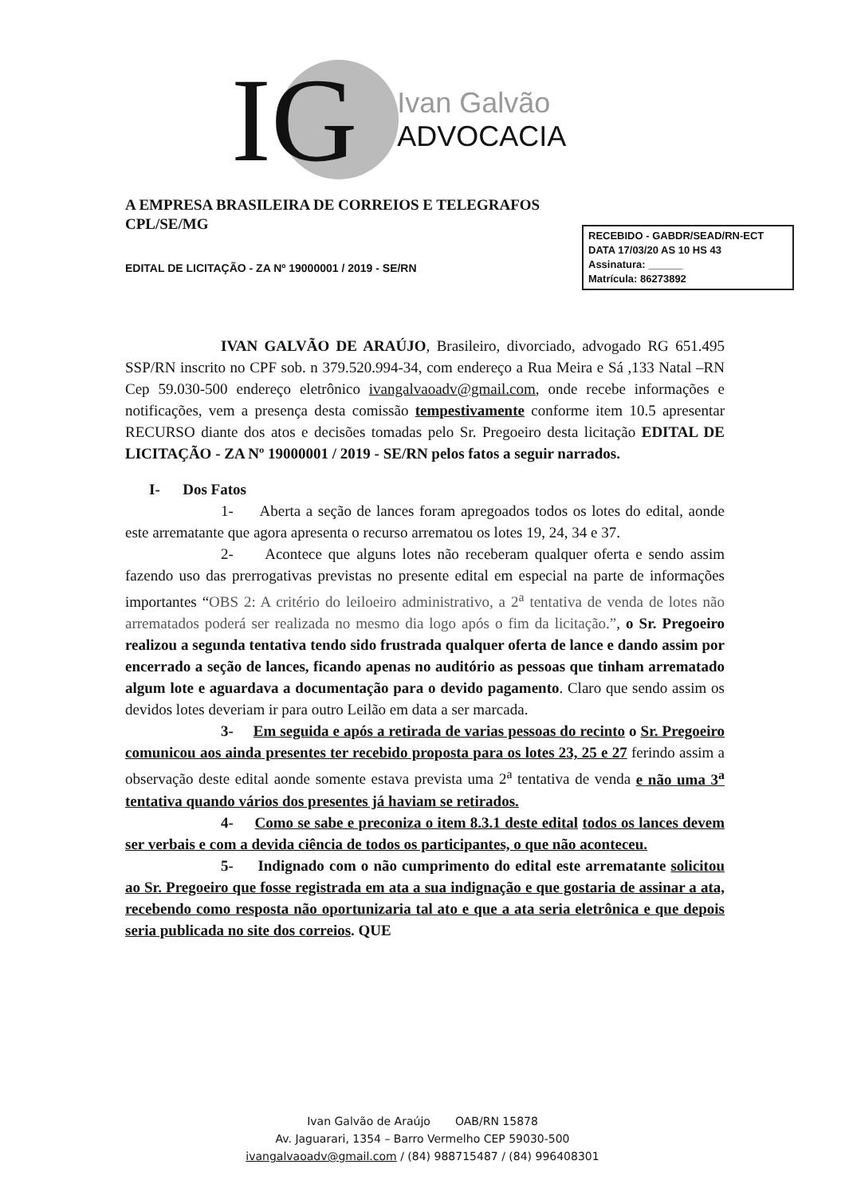IG
Ivan Galvão
ADVOCACIA
RECEBIDO - GABDR/SEAD/RN-ECT
DATA 17/03/20 AS 10 HS 43
Assinatura: ______
Matrícula: 86273892
A EMPRESA BRASILEIRA DE CORREIOS E TELEGRAFOS
CPL/SE/MG
EDITAL DE LICITAÇÃO - ZA Nº 19000001 / 2019 - SE/RN
IVAN GALVÃO DE ARAÚJO, Brasileiro, divorciado, advogado RG 651.495 SSP/RN inscrito no CPF sob. n 379.520.994-34, com endereço a Rua Meira e Sá ,133 Natal –RN Cep 59.030-500 endereço eletrônico ivangalvaoadv@gmail.com, onde recebe informações e notificações, vem a presença desta comissão tempestivamente conforme item 10.5 apresentar RECURSO diante dos atos e decisões tomadas pelo Sr. Pregoeiro desta licitação EDITAL DE LICITAÇÃO - ZA Nº 19000001 / 2019 - SE/RN pelos fatos a seguir narrados.
I- Dos Fatos
1- Aberta a seção de lances foram apregoados todos os lotes do edital, aonde este arrematante que agora apresenta o recurso arrematou os lotes 19, 24, 34 e 37.
2- Acontece que alguns lotes não receberam qualquer oferta e sendo assim fazendo uso das prerrogativas previstas no presente edital em especial na parte de informações importantes “OBS 2: A critério do leiloeiro administrativo, a 2<sup>a</sup> tentativa de venda de lotes não arrematados poderá ser realizada no mesmo dia logo após o fim da licitação.”, o Sr. Pregoeiro realizou a segunda tentativa tendo sido frustrada qualquer oferta de lance e dando assim por encerrado a seção de lances, ficando apenas no auditório as pessoas que tinham arrematado algum lote e aguardava a documentação para o devido pagamento. Claro que sendo assim os devidos lotes deveriam ir para outro Leilão em data a ser marcada.
3- Em seguida e após a retirada de varias pessoas do recinto o Sr. Pregoeiro comunicou aos ainda presentes ter recebido proposta para os lotes 23, 25 e 27 ferindo assim a observação deste edital aonde somente estava prevista uma 2<sup>a</sup> tentativa de venda e não uma 3<sup>a</sup> tentativa quando vários dos presentes já haviam se retirados.
4- Como se sabe e preconiza o item 8.3.1 deste edital todos os lances devem ser verbais e com a devida ciência de todos os participantes, o que não aconteceu.
5- Indignado com o não cumprimento do edital este arrematante solicitou ao Sr. Pregoeiro que fosse registrada em ata a sua indignação e que gostaria de assinar a ata, recebendo como resposta não oportunizaria tal ato e que a ata seria eletrônica e que depois seria publicada no site dos correios. QUE
Ivan Galvão de Araújo OAB/RN 15878
Av. Jaguarari, 1354 – Barro Vermelho CEP 59030-500
ivangalvaoadv@gmail.com / (84) 988715487 / (84) 996408301